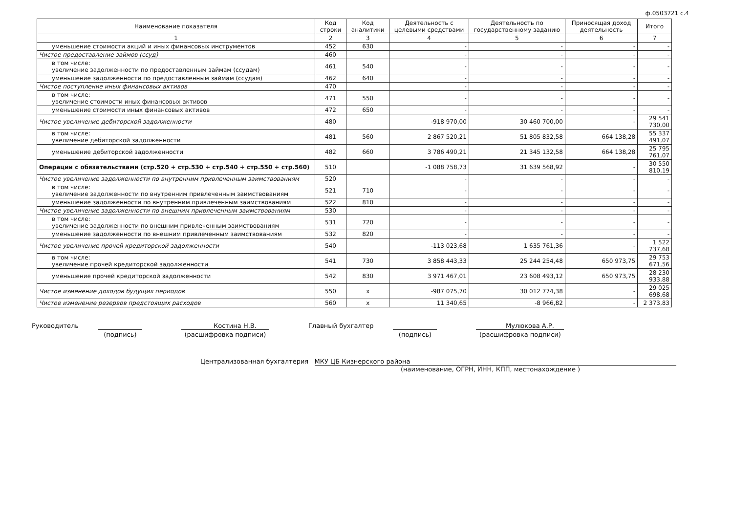ф.0503721 с.4
| Наименование показателя | Код строки | Код аналитики | Деятельность с целевыми средствами | Деятельность по государственному заданию | Приносящая доход деятельность | Итого |
| --- | --- | --- | --- | --- | --- | --- |
| 1 | 2 | 3 | 4 | 5 | 6 | 7 |
| уменьшение стоимости акций и иных финансовых инструментов | 452 | 630 | - | - | - | - |
| Чистое предоставление займов (ссуд) | 460 | | - | - | - | - |
| в том числе: увеличение задолженности по предоставленным займам (ссудам) | 461 | 540 | - | - | - | - |
| уменьшение задолженности по предоставленным займам (ссудам) | 462 | 640 | - | - | - | - |
| Чистое поступление иных финансовых активов | 470 | | - | - | - | - |
| в том числе: увеличение стоимости иных финансовых активов | 471 | 550 | - | - | - | - |
| уменьшение стоимости иных финансовых активов | 472 | 650 | - | - | - | - |
| Чистое увеличение дебиторской задолженности | 480 | | -918 970,00 | 30 460 700,00 | - | 29 541 730,00 |
| в том числе: увеличение дебиторской задолженности | 481 | 560 | 2 867 520,21 | 51 805 832,58 | 664 138,28 | 55 337 491,07 |
| уменьшение дебиторской задолженности | 482 | 660 | 3 786 490,21 | 21 345 132,58 | 664 138,28 | 25 795 761,07 |
| Операции с обязательствами (стр.520 + стр.530 + стр.540 + стр.550 + стр.560) | 510 | | -1 088 758,73 | 31 639 568,92 | - | 30 550 810,19 |
| Чистое увеличение задолженности по внутренним привлеченным заимствованиям | 520 | | - | - | - | - |
| в том числе: увеличение задолженности по внутренним привлеченным заимствованиям | 521 | 710 | - | - | - | - |
| уменьшение задолженности по внутренним привлеченным заимствованиям | 522 | 810 | - | - | - | - |
| Чистое увеличение задолженности по внешним привлеченным заимствованиям | 530 | | - | - | - | - |
| в том числе: увеличение задолженности по внешним привлеченным заимствованиям | 531 | 720 | - | - | - | - |
| уменьшение задолженности по внешним привлеченным заимствованиям | 532 | 820 | - | - | - | - |
| Чистое увеличение прочей кредиторской задолженности | 540 | | -113 023,68 | 1 635 761,36 | - | 1 522 737,68 |
| в том числе: увеличение прочей кредиторской задолженности | 541 | 730 | 3 858 443,33 | 25 244 254,48 | 650 973,75 | 29 753 671,56 |
| уменьшение прочей кредиторской задолженности | 542 | 830 | 3 971 467,01 | 23 608 493,12 | 650 973,75 | 28 230 933,88 |
| Чистое изменение доходов будущих периодов | 550 | x | -987 075,70 | 30 012 774,38 | - | 29 025 698,68 |
| Чистое изменение резервов предстоящих расходов | 560 | x | 11 340,65 | -8 966,82 | - | 2 373,83 |
Руководитель
(подпись) Костина Н.В.
(расшифровка подписи)
Главный бухгалтер
(подпись) Мулюкова А.Р.
(расшифровка подписи)
Централизованная бухгалтерия МКУ ЦБ Кизнерского района
(наименование, ОГРН, ИНН, КПП, местонахождение )